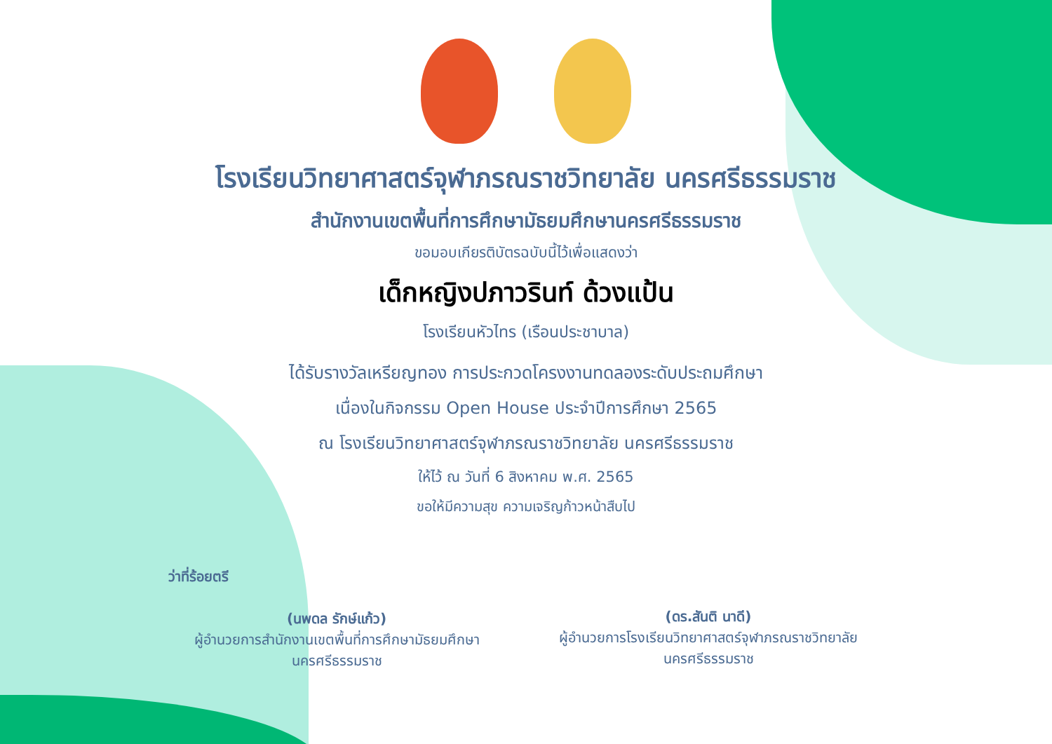โรงเรียนวิทยาศาสตร์จุฬาภรณราชวิทยาลัย นครศรีธรรมราช
สำนักงานเขตพื้นที่การศึกษามัธยมศึกษานครศรีธรรมราช
ขอมอบเกียรติบัตรฉบับนี้ไว้เพื่อแสดงว่า
เด็กหญิงปภาวรินท์ ด้วงแป้น
โรงเรียนหัวไทร (เรือนประชาบาล)
ได้รับรางวัลเหรียญทอง การประกวดโครงงานทดลองระดับประถมศึกษา
เนื่องในกิจกรรม Open House ประจำปีการศึกษา 2565
ณ โรงเรียนวิทยาศาสตร์จุฬาภรณราชวิทยาลัย นครศรีธรรมราช
ให้ไว้ ณ วันที่ 6 สิงหาคม พ.ศ. 2565
ขอให้มีความสุข ความเจริญก้าวหน้าสืบไป
ว่าที่ร้อยตรี
(นพดล รักษ์แก้ว)
ผู้อำนวยการสำนักงานเขตพื้นที่การศึกษามัธยมศึกษา
นครศรีธรรมราช
(ดร.สันติ นาดี)
ผู้อำนวยการโรงเรียนวิทยาศาสตร์จุฬาภรณราชวิทยาลัย
นครศรีธรรมราช